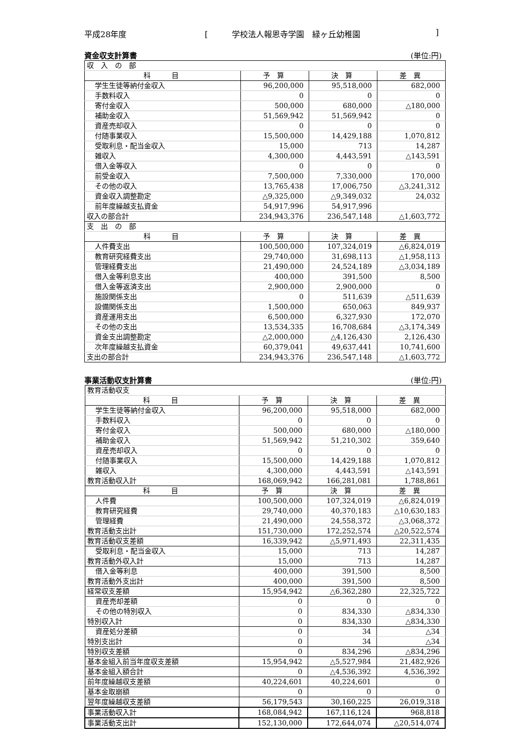平成28年度 [　　　学校法人報恩寺学園　緑ヶ丘幼稚園]
資金収支計算書 (単位:円)
| 収 入 の 部 | | | |
| 科 目 | 予 算 | 決 算 | 差 異 |
| 学生生徒等納付金収入 | 96,200,000 | 95,518,000 | 682,000 |
| 手数料収入 | 0 | 0 | 0 |
| 寄付金収入 | 500,000 | 680,000 | △180,000 |
| 補助金収入 | 51,569,942 | 51,569,942 | 0 |
| 資産売却収入 | 0 | 0 | 0 |
| 付随事業収入 | 15,500,000 | 14,429,188 | 1,070,812 |
| 受取利息・配当金収入 | 15,000 | 713 | 14,287 |
| 雑収入 | 4,300,000 | 4,443,591 | △143,591 |
| 借入金等収入 | 0 | 0 | 0 |
| 前受金収入 | 7,500,000 | 7,330,000 | 170,000 |
| その他の収入 | 13,765,438 | 17,006,750 | △3,241,312 |
| 資金収入調整勘定 | △9,325,000 | △9,349,032 | 24,032 |
| 前年度繰越支払資金 | 54,917,996 | 54,917,996 | |
| 収入の部合計 | 234,943,376 | 236,547,148 | △1,603,772 |
| 支 出 の 部 | | | |
| 科 目 | 予 算 | 決 算 | 差 異 |
| 人件費支出 | 100,500,000 | 107,324,019 | △6,824,019 |
| 教育研究経費支出 | 29,740,000 | 31,698,113 | △1,958,113 |
| 管理経費支出 | 21,490,000 | 24,524,189 | △3,034,189 |
| 借入金等利息支出 | 400,000 | 391,500 | 8,500 |
| 借入金等返済支出 | 2,900,000 | 2,900,000 | 0 |
| 施設関係支出 | 0 | 511,639 | △511,639 |
| 設備関係支出 | 1,500,000 | 650,063 | 849,937 |
| 資産運用支出 | 6,500,000 | 6,327,930 | 172,070 |
| その他の支出 | 13,534,335 | 16,708,684 | △3,174,349 |
| 資金支出調整勘定 | △2,000,000 | △4,126,430 | 2,126,430 |
| 次年度繰越支払資金 | 60,379,041 | 49,637,441 | 10,741,600 |
| 支出の部合計 | 234,943,376 | 236,547,148 | △1,603,772 |
事業活動収支計算書 (単位:円)
| 教育活動収支 | | | |
| 科 目 | 予 算 | 決 算 | 差 異 |
| 学生生徒等納付金収入 | 96,200,000 | 95,518,000 | 682,000 |
| 手数料収入 | 0 | 0 | 0 |
| 寄付金収入 | 500,000 | 680,000 | △180,000 |
| 補助金収入 | 51,569,942 | 51,210,302 | 359,640 |
| 資産売却収入 | 0 | 0 | 0 |
| 付随事業収入 | 15,500,000 | 14,429,188 | 1,070,812 |
| 雑収入 | 4,300,000 | 4,443,591 | △143,591 |
| 教育活動収入計 | 168,069,942 | 166,281,081 | 1,788,861 |
| 科 目 | 予 算 | 決 算 | 差 異 |
| 人件費 | 100,500,000 | 107,324,019 | △6,824,019 |
| 教育研究経費 | 29,740,000 | 40,370,183 | △10,630,183 |
| 管理経費 | 21,490,000 | 24,558,372 | △3,068,372 |
| 教育活動支出計 | 151,730,000 | 172,252,574 | △20,522,574 |
| 教育活動収支差額 | 16,339,942 | △5,971,493 | 22,311,435 |
| 受取利息・配当金収入 | 15,000 | 713 | 14,287 |
| 教育活動外収入計 | 15,000 | 713 | 14,287 |
| 借入金等利息 | 400,000 | 391,500 | 8,500 |
| 教育活動外支出計 | 400,000 | 391,500 | 8,500 |
| 経常収支差額 | 15,954,942 | △6,362,280 | 22,325,722 |
| 資産売却差額 | 0 | 0 | 0 |
| その他の特別収入 | 0 | 834,330 | △834,330 |
| 特別収入計 | 0 | 834,330 | △834,330 |
| 資産処分差額 | 0 | 34 | △34 |
| 特別支出計 | 0 | 34 | △34 |
| 特別収支差額 | 0 | 834,296 | △834,296 |
| 基本金組入前当年度収支差額 | 15,954,942 | △5,527,984 | 21,482,926 |
| 基本金組入額合計 | 0 | △4,536,392 | 4,536,392 |
| 前年度繰越収支差額 | 40,224,601 | 40,224,601 | 0 |
| 基本金取崩額 | 0 | 0 | 0 |
| 翌年度繰越収支差額 | 56,179,543 | 30,160,225 | 26,019,318 |
| 事業活動収入計 | 168,084,942 | 167,116,124 | 968,818 |
| 事業活動支出計 | 152,130,000 | 172,644,074 | △20,514,074 |